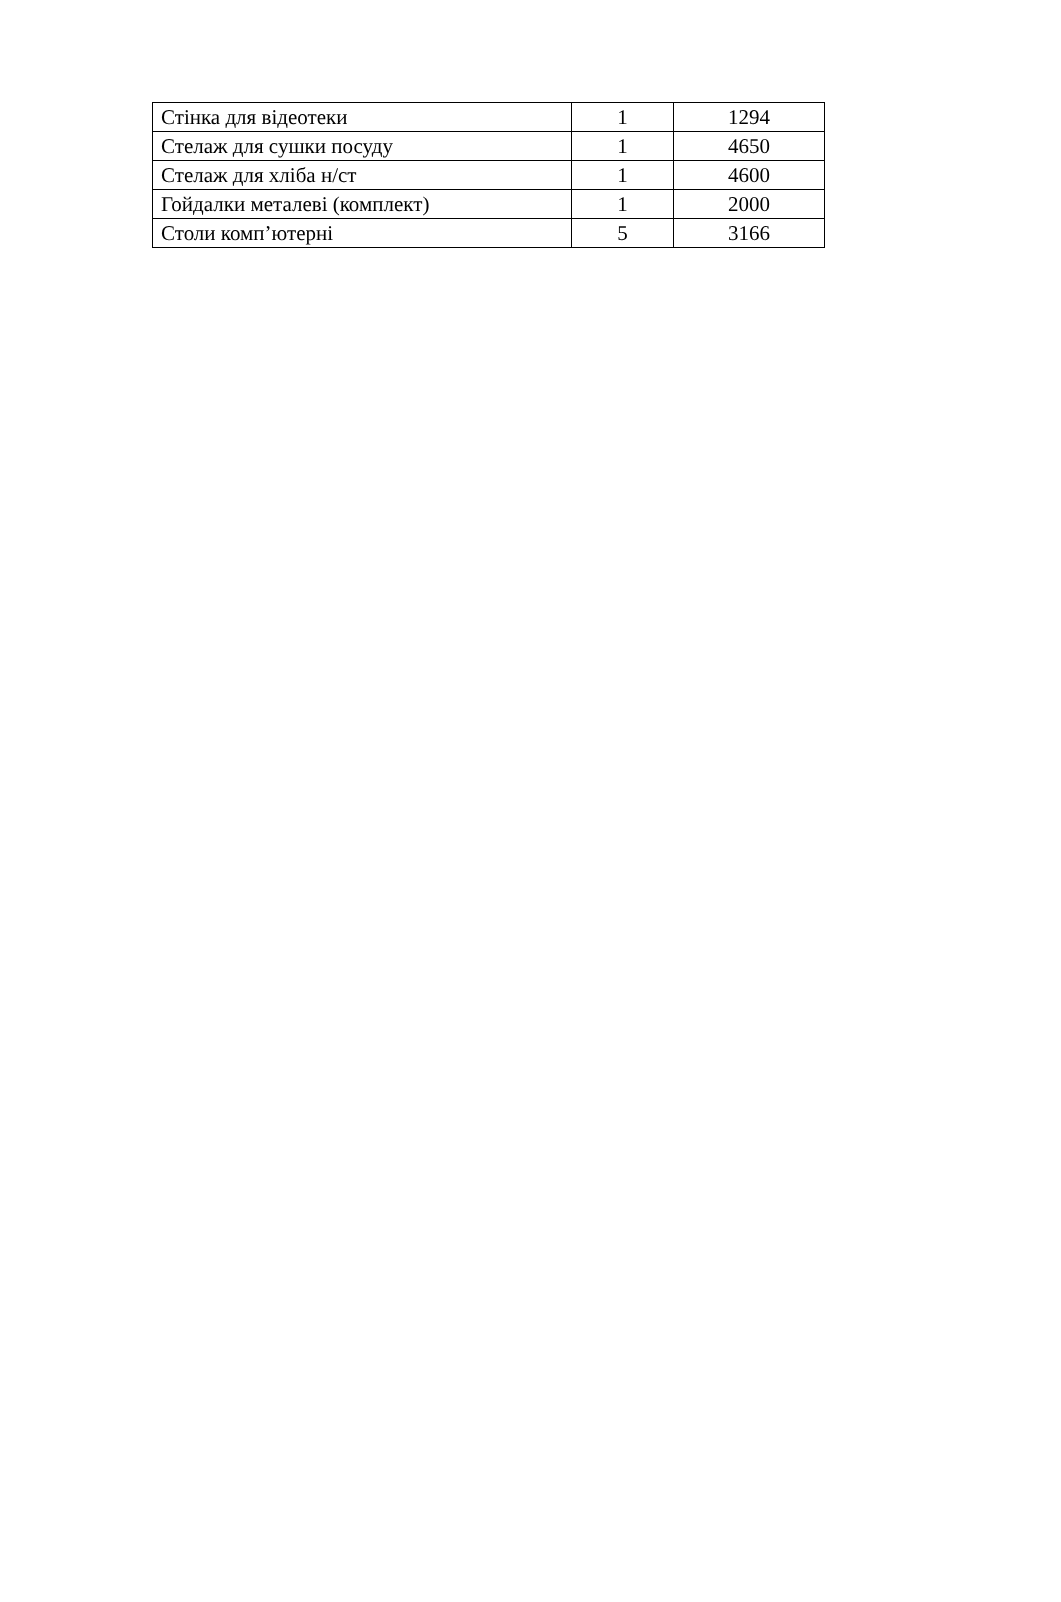| Стінка для відеотеки | 1 | 1294 |
| Стелаж для сушки посуду | 1 | 4650 |
| Стелаж для хліба н/ст | 1 | 4600 |
| Гойдалки металеві (комплект) | 1 | 2000 |
| Столи комп’ютерні | 5 | 3166 |